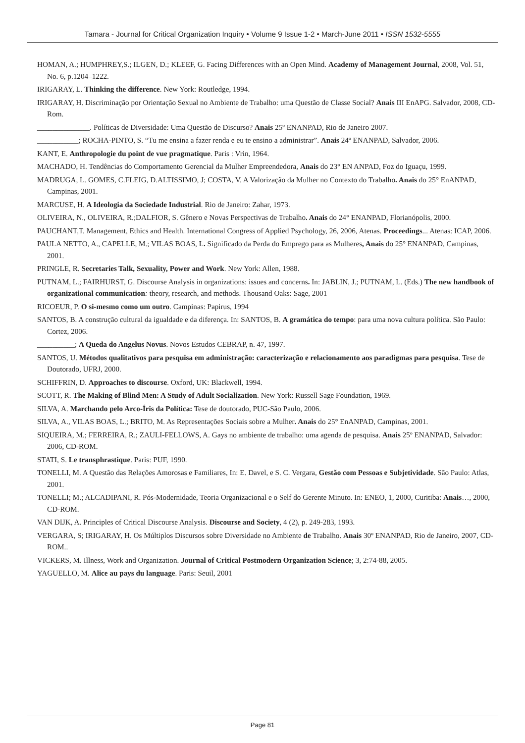Tamara - Journal for Critical Organization Inquiry • Volume 9 Issue 1-2 • March-June 2011 • ISSN 1532-5555
HOMAN, A.; HUMPHREY,S.; ILGEN, D.; KLEEF, G. Facing Differences with an Open Mind. Academy of Management Journal, 2008, Vol. 51, No. 6, p.1204–1222.
IRIGARAY, L. Thinking the difference. New York: Routledge, 1994.
IRIGARAY, H. Discriminação por Orientação Sexual no Ambiente de Trabalho: uma Questão de Classe Social? Anais III EnAPG. Salvador, 2008, CD-Rom.
______________. Políticas de Diversidade: Uma Questão de Discurso? Anais 25º ENANPAD, Rio de Janeiro 2007.
___________; ROCHA-PINTO, S. “Tu me ensina a fazer renda e eu te ensino a administrar”. Anais 24º ENANPAD, Salvador, 2006.
KANT, E. Anthropologie du point de vue pragmatique. Paris : Vrin, 1964.
MACHADO, H. Tendências do Comportamento Gerencial da Mulher Empreendedora, Anais do 23° EN ANPAD, Foz do Iguaçu, 1999.
MADRUGA, L. GOMES, C.FLEIG, D.ALTISSIMO, J; COSTA, V. A Valorização da Mulher no Contexto do Trabalho. Anais do 25° EnANPAD, Campinas, 2001.
MARCUSE, H. A Ideologia da Sociedade Industrial. Rio de Janeiro: Zahar, 1973.
OLIVEIRA, N., OLIVEIRA, R.;DALFIOR, S. Gênero e Novas Perspectivas de Trabalho. Anais do 24° ENANPAD, Florianópolis, 2000.
PAUCHANT,T. Management, Ethics and Health. International Congress of Applied Psychology, 26, 2006, Atenas. Proceedings... Atenas: ICAP, 2006.
PAULA NETTO, A., CAPELLE, M.; VILAS BOAS, L. Significado da Perda do Emprego para as Mulheres, Anais do 25° ENANPAD, Campinas, 2001.
PRINGLE, R. Secretaries Talk, Sexuality, Power and Work. New York: Allen, 1988.
PUTNAM, L.; FAIRHURST, G. Discourse Analysis in organizations: issues and concerns. In: JABLIN, J.; PUTNAM, L. (Eds.) The new handbook of organizational communication: theory, research, and methods. Thousand Oaks: Sage, 2001
RICOEUR, P. O si-mesmo como um outro. Campinas: Papirus, 1994
SANTOS, B. A construção cultural da igualdade e da diferença. In: SANTOS, B. A gramática do tempo: para uma nova cultura política. São Paulo: Cortez, 2006.
__________; A Queda do Angelus Novus. Novos Estudos CEBRAP, n. 47, 1997.
SANTOS, U. Métodos qualitativos para pesquisa em administração: caracterização e relacionamento aos paradigmas para pesquisa. Tese de Doutorado, UFRJ, 2000.
SCHIFFRIN, D. Approaches to discourse. Oxford, UK: Blackwell, 1994.
SCOTT, R. The Making of Blind Men: A Study of Adult Socialization. New York: Russell Sage Foundation, 1969.
SILVA, A. Marchando pelo Arco-Íris da Política: Tese de doutorado, PUC-São Paulo, 2006.
SILVA, A., VILAS BOAS, L.; BRITO, M. As Representações Sociais sobre a Mulher. Anais do 25° EnANPAD, Campinas, 2001.
SIQUEIRA, M.; FERREIRA, R.; ZAULI-FELLOWS, A. Gays no ambiente de trabalho: uma agenda de pesquisa. Anais 25º ENANPAD, Salvador: 2006, CD-ROM.
STATI, S. Le transphrastique. Paris: PUF, 1990.
TONELLI, M. A Questão das Relações Amorosas e Familiares, In: E. Davel, e S. C. Vergara, Gestão com Pessoas e Subjetividade. São Paulo: Atlas, 2001.
TONELLI; M.; ALCADIPANI, R. Pós-Modernidade, Teoria Organizacional e o Self do Gerente Minuto. In: ENEO, 1, 2000, Curitiba: Anais…, 2000, CD-ROM.
VAN DIJK, A. Principles of Critical Discourse Analysis. Discourse and Society, 4 (2), p. 249-283, 1993.
VERGARA, S; IRIGARAY, H. Os Múltiplos Discursos sobre Diversidade no Ambiente de Trabalho. Anais 30º ENANPAD, Rio de Janeiro, 2007, CD-ROM..
VICKERS, M. Illness, Work and Organization. Journal of Critical Postmodern Organization Science; 3, 2:74-88, 2005.
YAGUELLO, M. Alice au pays du language. Paris: Seuil, 2001
Page 81